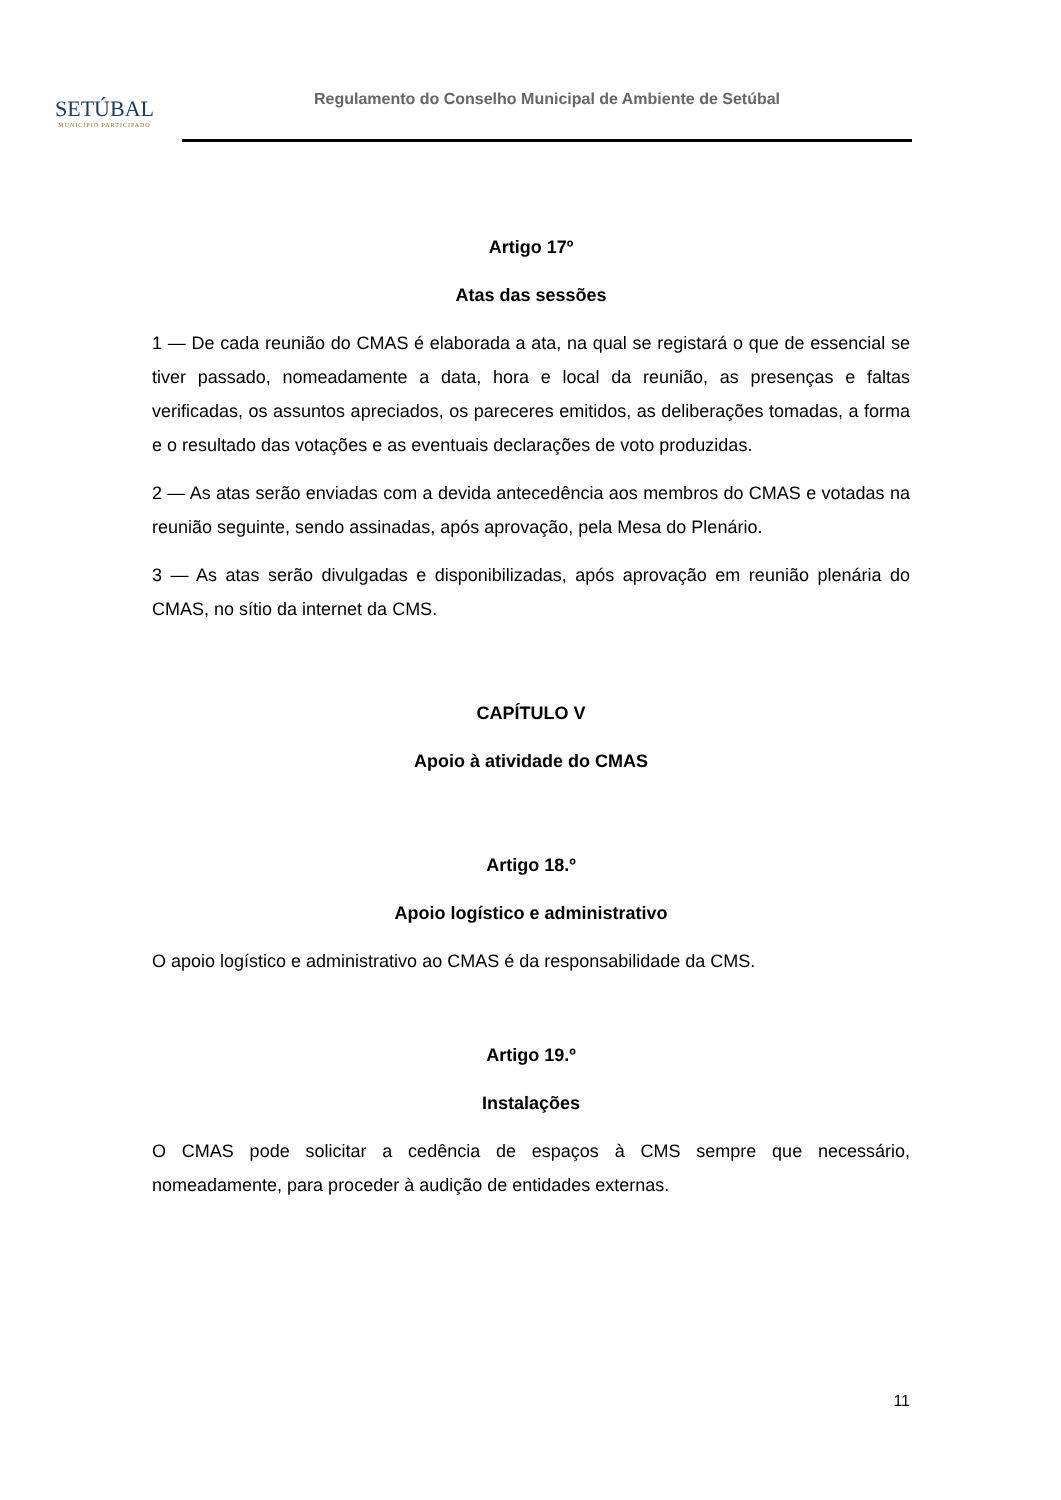SETÚBAL
MUNICÍPIO PARTICIPADO
Regulamento do Conselho Municipal de Ambiente de Setúbal
Artigo 17º
Atas das sessões
1 — De cada reunião do CMAS é elaborada a ata, na qual se registará o que de essencial se tiver passado, nomeadamente a data, hora e local da reunião, as presenças e faltas verificadas, os assuntos apreciados, os pareceres emitidos, as deliberações tomadas, a forma e o resultado das votações e as eventuais declarações de voto produzidas.
2 — As atas serão enviadas com a devida antecedência aos membros do CMAS e votadas na reunião seguinte, sendo assinadas, após aprovação, pela Mesa do Plenário.
3 — As atas serão divulgadas e disponibilizadas, após aprovação em reunião plenária do CMAS, no sítio da internet da CMS.
CAPÍTULO V
Apoio à atividade do CMAS
Artigo 18.º
Apoio logístico e administrativo
O apoio logístico e administrativo ao CMAS é da responsabilidade da CMS.
Artigo 19.º
Instalações
O CMAS pode solicitar a cedência de espaços à CMS sempre que necessário, nomeadamente, para proceder à audição de entidades externas.
11